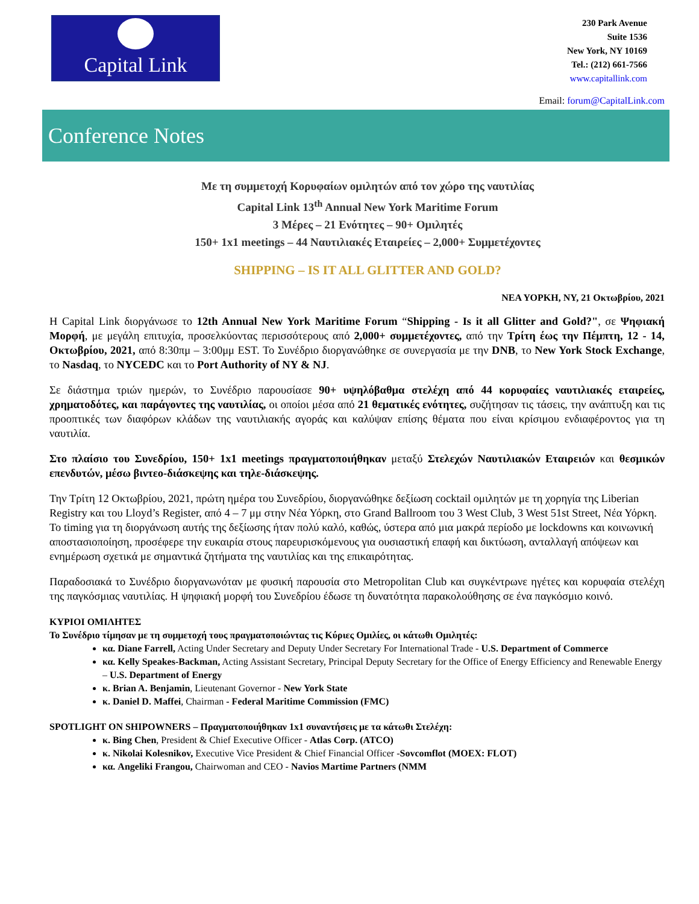Capital Link
230 Park Avenue
Suite 1536
New York, NY 10169
Tel.: (212) 661-7566
www.capitallink.com
Email: forum@CapitalLink.com
Conference Notes
Με τη συμμετοχή Κορυφαίων ομιλητών από τον χώρο της ναυτιλίας
Capital Link 13<sup>th</sup> Annual New York Maritime Forum
3 Μέρες – 21 Ενότητες – 90+ Ομιλητές
150+ 1x1 meetings – 44 Ναυτιλιακές Εταιρείες – 2,000+ Συμμετέχοντες
SHIPPING – IS IT ALL GLITTER AND GOLD?
ΝΕΑ ΥΟΡΚΗ, NY, 21 Οκτωβρίου, 2021
Η Capital Link διοργάνωσε το 12th Annual New York Maritime Forum “Shipping - Is it all Glitter and Gold?", σε Ψηφιακή Μορφή, με μεγάλη επιτυχία, προσελκύοντας περισσότερους από 2,000+ συμμετέχοντες, από την Τρίτη έως την Πέμπτη, 12 - 14, Οκτωβρίου, 2021, από 8:30πμ – 3:00μμ EST. Το Συνέδριο διοργανώθηκε σε συνεργασία με την DNB, το New York Stock Exchange, το Nasdaq, το NYCEDC και το Port Authority of NY & NJ.
Σε διάστημα τριών ημερών, το Συνέδριο παρουσίασε 90+ υψηλόβαθμα στελέχη από 44 κορυφαίες ναυτιλιακές εταιρείες, χρηματοδότες, και παράγοντες της ναυτιλίας, οι οποίοι μέσα από 21 θεματικές ενότητες, συζήτησαν τις τάσεις, την ανάπτυξη και τις προοπτικές των διαφόρων κλάδων της ναυτιλιακής αγοράς και καλύψαν επίσης θέματα που είναι κρίσιμου ενδιαφέροντος για τη ναυτιλία.
Στο πλαίσιο του Συνεδρίου, 150+ 1x1 meetings πραγματοποιήθηκαν μεταξύ Στελεχών Ναυτιλιακών Εταιρειών και θεσμικών επενδυτών, μέσω βιντεο-διάσκεψης και τηλε-διάσκεψης.
Την Τρίτη 12 Οκτωβρίου, 2021, πρώτη ημέρα του Συνεδρίου, διοργανώθηκε δεξίωση cocktail ομιλητών με τη χορηγία της Liberian Registry και του Lloyd’s Register, από 4 – 7 μμ στην Νέα Υόρκη, στο Grand Ballroom του 3 West Club, 3 West 51st Street, Νέα Υόρκη. Το timing για τη διοργάνωση αυτής της δεξίωσης ήταν πολύ καλό, καθώς, ύστερα από μια μακρά περίοδο με lockdowns και κοινωνική αποστασιοποίηση, προσέφερε την ευκαιρία στους παρευρισκόμενους για ουσιαστική επαφή και δικτύωση, ανταλλαγή απόψεων και ενημέρωση σχετικά με σημαντικά ζητήματα της ναυτιλίας και της επικαιρότητας.
Παραδοσιακά το Συνέδριο διοργανωνόταν με φυσική παρουσία στο Metropolitan Club και συγκέντρωνε ηγέτες και κορυφαία στελέχη της παγκόσμιας ναυτιλίας. Η ψηφιακή μορφή του Συνεδρίου έδωσε τη δυνατότητα παρακολούθησης σε ένα παγκόσμιο κοινό.
ΚΥΡΙΟΙ ΟΜΙΛΗΤΕΣ
Το Συνέδριο τίμησαν με τη συμμετοχή τους πραγματοποιώντας τις Κύριες Ομιλίες, οι κάτωθι Ομιλητές:
κα. Diane Farrell, Acting Under Secretary and Deputy Under Secretary For International Trade - U.S. Department of Commerce
κα. Kelly Speakes-Backman, Acting Assistant Secretary, Principal Deputy Secretary for the Office of Energy Efficiency and Renewable Energy – U.S. Department of Energy
κ. Brian A. Benjamin, Lieutenant Governor - New York State
κ. Daniel D. Maffei, Chairman - Federal Maritime Commission (FMC)
SPOTLIGHT ON SHIPOWNERS – Πραγματοποιήθηκαν 1x1 συναντήσεις με τα κάτωθι Στελέχη:
κ. Bing Chen, President & Chief Executive Officer - Atlas Corp. (ATCO)
κ. Nikolai Kolesnikov, Executive Vice President & Chief Financial Officer -Sovcomflot (MOEX: FLOT)
κα. Angeliki Frangou, Chairwoman and CEO - Navios Martime Partners (NMM